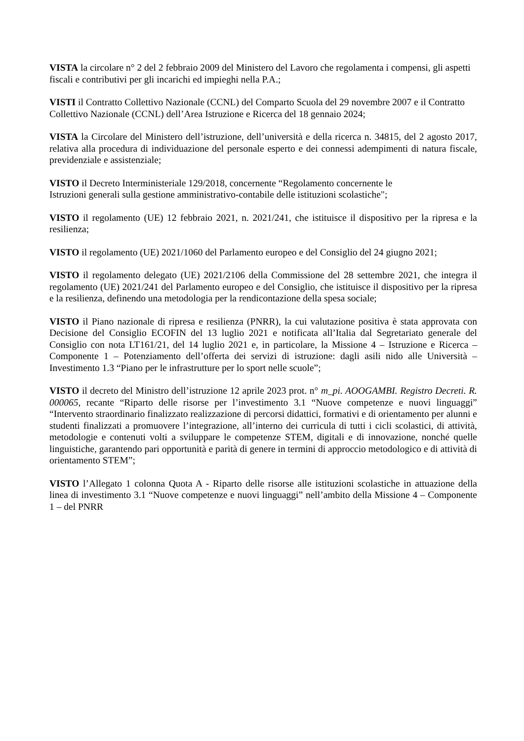VISTA la circolare n° 2 del 2 febbraio 2009 del Ministero del Lavoro che regolamenta i compensi, gli aspetti fiscali e contributivi per gli incarichi ed impieghi nella P.A.;
VISTI il Contratto Collettivo Nazionale (CCNL) del Comparto Scuola del 29 novembre 2007 e il Contratto Collettivo Nazionale (CCNL) dell’Area Istruzione e Ricerca del 18 gennaio 2024;
VISTA la Circolare del Ministero dell’istruzione, dell’università e della ricerca n. 34815, del 2 agosto 2017, relativa alla procedura di individuazione del personale esperto e dei connessi adempimenti di natura fiscale, previdenziale e assistenziale;
VISTO il Decreto Interministeriale 129/2018, concernente “Regolamento concernente le
Istruzioni generali sulla gestione amministrativo-contabile delle istituzioni scolastiche";
VISTO il regolamento (UE) 12 febbraio 2021, n. 2021/241, che istituisce il dispositivo per la ripresa e la resilienza;
VISTO il regolamento (UE) 2021/1060 del Parlamento europeo e del Consiglio del 24 giugno 2021;
VISTO il regolamento delegato (UE) 2021/2106 della Commissione del 28 settembre 2021, che integra il regolamento (UE) 2021/241 del Parlamento europeo e del Consiglio, che istituisce il dispositivo per la ripresa e la resilienza, definendo una metodologia per la rendicontazione della spesa sociale;
VISTO il Piano nazionale di ripresa e resilienza (PNRR), la cui valutazione positiva è stata approvata con Decisione del Consiglio ECOFIN del 13 luglio 2021 e notificata all’Italia dal Segretariato generale del Consiglio con nota LT161/21, del 14 luglio 2021 e, in particolare, la Missione 4 – Istruzione e Ricerca – Componente 1 – Potenziamento dell’offerta dei servizi di istruzione: dagli asili nido alle Università – Investimento 1.3 “Piano per le infrastrutture per lo sport nelle scuole”;
VISTO il decreto del Ministro dell’istruzione 12 aprile 2023 prot. n° m_pi. AOOGAMBI. Registro Decreti. R. 000065, recante “Riparto delle risorse per l’investimento 3.1 “Nuove competenze e nuovi linguaggi” “Intervento straordinario finalizzato realizzazione di percorsi didattici, formativi e di orientamento per alunni e studenti finalizzati a promuovere l’integrazione, all’interno dei curricula di tutti i cicli scolastici, di attività, metodologie e contenuti volti a sviluppare le competenze STEM, digitali e di innovazione, nonché quelle linguistiche, garantendo pari opportunità e parità di genere in termini di approccio metodologico e di attività di orientamento STEM”;
VISTO l’Allegato 1 colonna Quota A - Riparto delle risorse alle istituzioni scolastiche in attuazione della linea di investimento 3.1 “Nuove competenze e nuovi linguaggi” nell’ambito della Missione 4 – Componente 1 – del PNRR